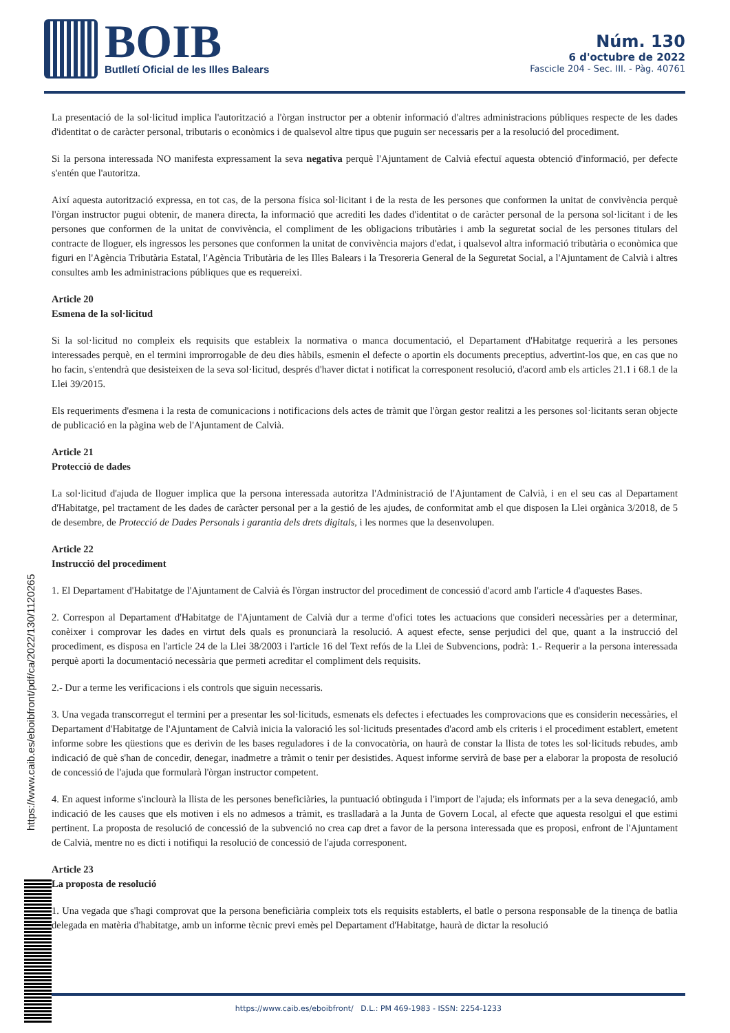BOIB
Butlletí Oficial de les Illes Balears
Núm. 130
6 d'octubre de 2022
Fascicle 204 - Sec. III. - Pàg. 40761
La presentació de la sol·licitud implica l'autorització a l'òrgan instructor per a obtenir informació d'altres administracions públiques respecte de les dades d'identitat o de caràcter personal, tributaris o econòmics i de qualsevol altre tipus que puguin ser necessaris per a la resolució del procediment.
Si la persona interessada NO manifesta expressament la seva negativa perquè l'Ajuntament de Calvià efectuï aquesta obtenció d'informació, per defecte s'entén que l'autoritza.
Així aquesta autorització expressa, en tot cas, de la persona física sol·licitant i de la resta de les persones que conformen la unitat de convivència perquè l'òrgan instructor pugui obtenir, de manera directa, la informació que acrediti les dades d'identitat o de caràcter personal de la persona sol·licitant i de les persones que conformen de la unitat de convivència, el compliment de les obligacions tributàries i amb la seguretat social de les persones titulars del contracte de lloguer, els ingressos les persones que conformen la unitat de convivència majors d'edat, i qualsevol altra informació tributària o econòmica que figuri en l'Agència Tributària Estatal, l'Agència Tributària de les Illes Balears i la Tresoreria General de la Seguretat Social, a l'Ajuntament de Calvià i altres consultes amb les administracions públiques que es requereixi.
Article 20
Esmena de la sol·licitud
Si la sol·licitud no compleix els requisits que estableix la normativa o manca documentació, el Departament d'Habitatge requerirà a les persones interessades perquè, en el termini improrrogable de deu dies hàbils, esmenin el defecte o aportin els documents preceptius, advertint-los que, en cas que no ho facin, s'entendrà que desisteixen de la seva sol·licitud, després d'haver dictat i notificat la corresponent resolució, d'acord amb els articles 21.1 i 68.1 de la Llei 39/2015.
Els requeriments d'esmena i la resta de comunicacions i notificacions dels actes de tràmit que l'òrgan gestor realitzi a les persones sol·licitants seran objecte de publicació en la pàgina web de l'Ajuntament de Calvià.
Article 21
Protecció de dades
La sol·licitud d'ajuda de lloguer implica que la persona interessada autoritza l'Administració de l'Ajuntament de Calvià, i en el seu cas al Departament d'Habitatge, pel tractament de les dades de caràcter personal per a la gestió de les ajudes, de conformitat amb el que disposen la Llei orgànica 3/2018, de 5 de desembre, de Protecció de Dades Personals i garantia dels drets digitals, i les normes que la desenvolupen.
Article 22
Instrucció del procediment
1. El Departament d'Habitatge de l'Ajuntament de Calvià és l'òrgan instructor del procediment de concessió d'acord amb l'article 4 d'aquestes Bases.
2. Correspon al Departament d'Habitatge de l'Ajuntament de Calvià dur a terme d'ofici totes les actuacions que consideri necessàries per a determinar, conèixer i comprovar les dades en virtut dels quals es pronunciarà la resolució. A aquest efecte, sense perjudici del que, quant a la instrucció del procediment, es disposa en l'article 24 de la Llei 38/2003 i l'article 16 del Text refós de la Llei de Subvencions, podrà: 1.- Requerir a la persona interessada perquè aporti la documentació necessària que permeti acreditar el compliment dels requisits.
2.- Dur a terme les verificacions i els controls que siguin necessaris.
3. Una vegada transcorregut el termini per a presentar les sol·licituds, esmenats els defectes i efectuades les comprovacions que es considerin necessàries, el Departament d'Habitatge de l'Ajuntament de Calvià inicia la valoració les sol·licituds presentades d'acord amb els criteris i el procediment establert, emetent informe sobre les qüestions que es derivin de les bases reguladores i de la convocatòria, on haurà de constar la llista de totes les sol·licituds rebudes, amb indicació de què s'han de concedir, denegar, inadmetre a tràmit o tenir per desistides. Aquest informe servirà de base per a elaborar la proposta de resolució de concessió de l'ajuda que formularà l'òrgan instructor competent.
4. En aquest informe s'inclourà la llista de les persones beneficiàries, la puntuació obtinguda i l'import de l'ajuda; els informats per a la seva denegació, amb indicació de les causes que els motiven i els no admesos a tràmit, es traslladarà a la Junta de Govern Local, al efecte que aquesta resolgui el que estimi pertinent. La proposta de resolució de concessió de la subvenció no crea cap dret a favor de la persona interessada que es proposi, enfront de l'Ajuntament de Calvià, mentre no es dicti i notifiqui la resolució de concessió de l'ajuda corresponent.
Article 23
La proposta de resolució
1. Una vegada que s'hagi comprovat que la persona beneficiària compleix tots els requisits establerts, el batle o persona responsable de la tinença de batlia delegada en matèria d'habitatge, amb un informe tècnic previ emès pel Departament d'Habitatge, haurà de dictar la resolució
https://www.caib.es/eboibfront/pdf/ca/2022/130/1120265
https://www.caib.es/eboibfront/ D.L.: PM 469-1983 - ISSN: 2254-1233